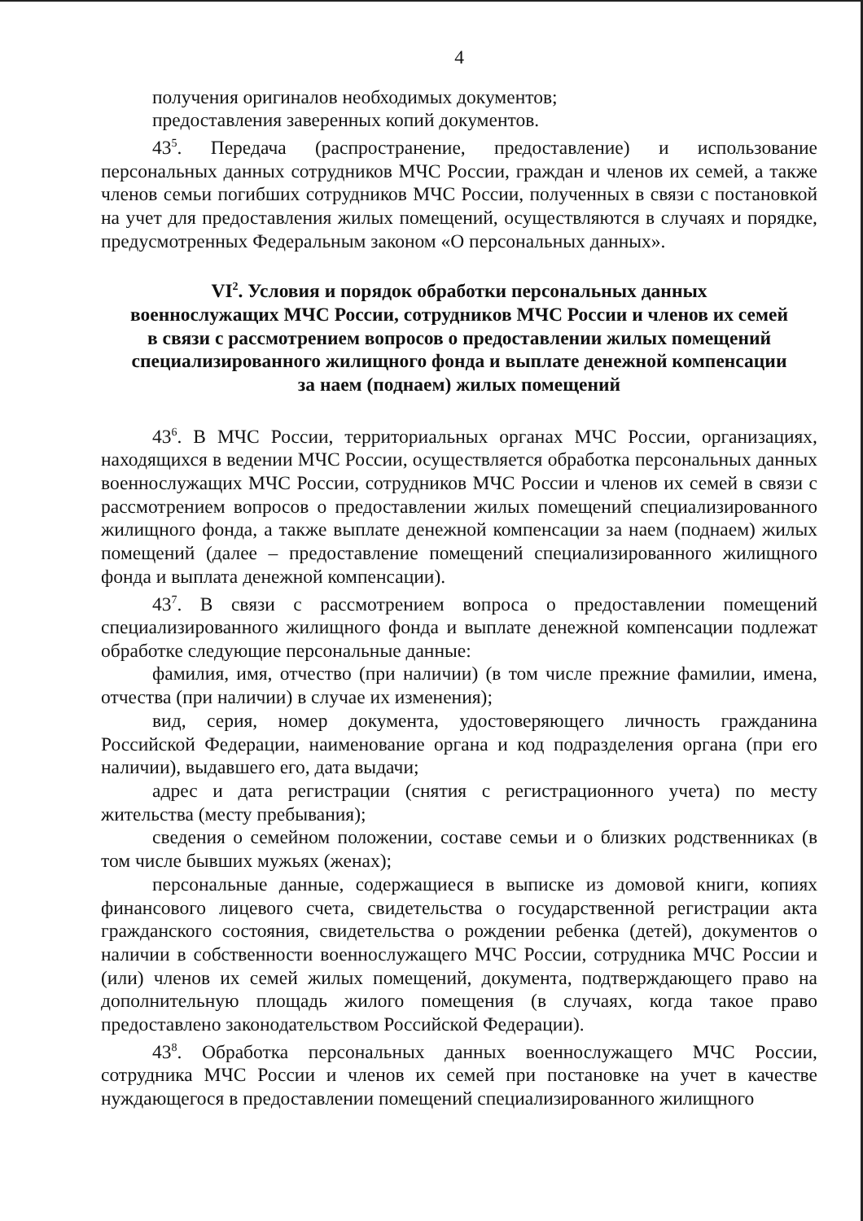4
получения оригиналов необходимых документов;
предоставления заверенных копий документов.
43<sup>5</sup>. Передача (распространение, предоставление) и использование персональных данных сотрудников МЧС России, граждан и членов их семей, а также членов семьи погибших сотрудников МЧС России, полученных в связи с постановкой на учет для предоставления жилых помещений, осуществляются в случаях и порядке, предусмотренных Федеральным законом «О персональных данных».
VI<sup>2</sup>. Условия и порядок обработки персональных данных
военнослужащих МЧС России, сотрудников МЧС России и членов их семей
в связи с рассмотрением вопросов о предоставлении жилых помещений
специализированного жилищного фонда и выплате денежной компенсации
за наем (поднаем) жилых помещений
43<sup>6</sup>. В МЧС России, территориальных органах МЧС России, организациях, находящихся в ведении МЧС России, осуществляется обработка персональных данных военнослужащих МЧС России, сотрудников МЧС России и членов их семей в связи с рассмотрением вопросов о предоставлении жилых помещений специализированного жилищного фонда, а также выплате денежной компенсации за наем (поднаем) жилых помещений (далее – предоставление помещений специализированного жилищного фонда и выплата денежной компенсации).
43<sup>7</sup>. В связи с рассмотрением вопроса о предоставлении помещений специализированного жилищного фонда и выплате денежной компенсации подлежат обработке следующие персональные данные:
фамилия, имя, отчество (при наличии) (в том числе прежние фамилии, имена, отчества (при наличии) в случае их изменения);
вид, серия, номер документа, удостоверяющего личность гражданина Российской Федерации, наименование органа и код подразделения органа (при его наличии), выдавшего его, дата выдачи;
адрес и дата регистрации (снятия с регистрационного учета) по месту жительства (месту пребывания);
сведения о семейном положении, составе семьи и о близких родственниках (в том числе бывших мужьях (женах);
персональные данные, содержащиеся в выписке из домовой книги, копиях финансового лицевого счета, свидетельства о государственной регистрации акта гражданского состояния, свидетельства о рождении ребенка (детей), документов о наличии в собственности военнослужащего МЧС России, сотрудника МЧС России и (или) членов их семей жилых помещений, документа, подтверждающего право на дополнительную площадь жилого помещения (в случаях, когда такое право предоставлено законодательством Российской Федерации).
43<sup>8</sup>. Обработка персональных данных военнослужащего МЧС России, сотрудника МЧС России и членов их семей при постановке на учет в качестве нуждающегося в предоставлении помещений специализированного жилищного